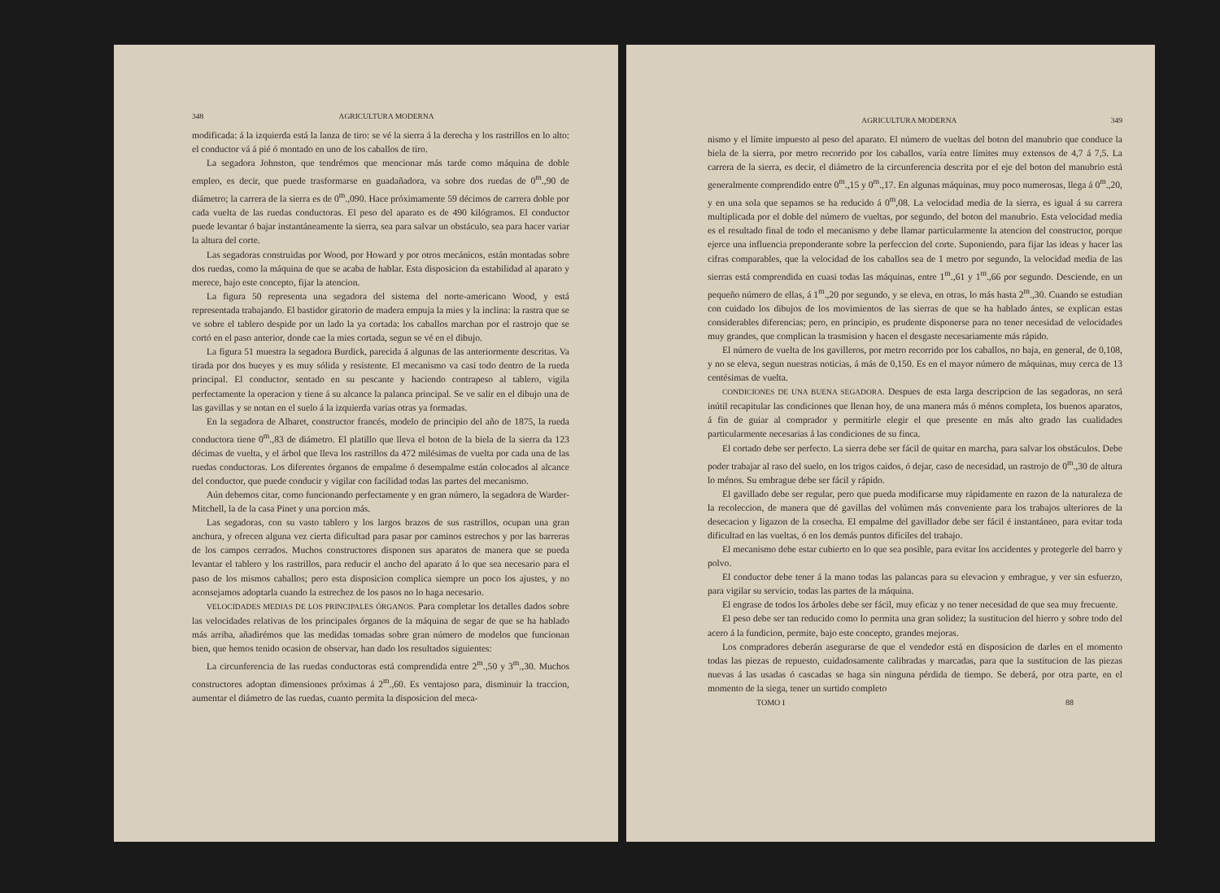348 AGRICULTURA MODERNA
modificada: á la izquierda está la lanza de tiro: se vé la sierra á la derecha y los rastrillos en lo alto: el conductor vá á pié ó montado en uno de los caballos de tiro.
La segadora Johnston, que tendrémos que mencionar más tarde como máquina de doble empleo, es decir, que puede trasformarse en guadañadora, va sobre dos ruedas de 0<sup>m</sup>.,90 de diámetro; la carrera de la sierra es de 0<sup>m</sup>.,090. Hace próximamente 59 décimos de carrera doble por cada vuelta de las ruedas conductoras. El peso del aparato es de 490 kilógramos. El conductor puede levantar ó bajar instantáneamente la sierra, sea para salvar un obstáculo, sea para hacer variar la altura del corte.
Las segadoras construidas por Wood, por Howard y por otros mecánicos, están montadas sobre dos ruedas, como la máquina de que se acaba de hablar. Esta disposicion da estabilidad al aparato y merece, bajo este concepto, fijar la atencion.
La figura 50 representa una segadora del sistema del norte-americano Wood, y está representada trabajando. El bastidor giratorio de madera empuja la mies y la inclina: la rastra que se ve sobre el tablero despide por un lado la ya cortada: los caballos marchan por el rastrojo que se cortó en el paso anterior, donde cae la mies cortada, segun se vé en el dibujo.
La figura 51 muestra la segadora Burdick, parecida á algunas de las anteriormente descritas. Va tirada por dos bueyes y es muy sólida y resistente. El mecanismo va casi todo dentro de la rueda principal. El conductor, sentado en su pescante y haciendo contrapeso al tablero, vigila perfectamente la operacion y tiene á su alcance la palanca principal. Se ve salir en el dibujo una de las gavillas y se notan en el suelo á la izquierda varias otras ya formadas.
En la segadora de Albaret, constructor francés, modelo de principio del año de 1875, la rueda conductora tiene 0<sup>m</sup>.,83 de diámetro. El platillo que lleva el boton de la biela de la sierra da 123 décimas de vuelta, y el árbol que lleva los rastrillos da 472 milésimas de vuelta por cada una de las ruedas conductoras. Los diferentes órganos de empalme ó desempalme están colocados al alcance del conductor, que puede conducir y vigilar con facilidad todas las partes del mecanismo.
Aún debemos citar, como funcionando perfectamente y en gran número, la segadora de Warder-Mitchell, la de la casa Pinet y una porcion más.
Las segadoras, con su vasto tablero y los largos brazos de sus rastrillos, ocupan una gran anchura, y ofrecen alguna vez cierta dificultad para pasar por caminos estrechos y por las barreras de los campos cerrados. Muchos constructores disponen sus aparatos de manera que se pueda levantar el tablero y los rastrillos, para reducir el ancho del aparato á lo que sea necesario para el paso de los mismos caballos; pero esta disposicion complica siempre un poco los ajustes, y no aconsejamos adoptarla cuando la estrechez de los pasos no lo haga necesario.
VELOCIDADES MEDIAS DE LOS PRINCIPALES ÓRGANOS. Para completar los detalles dados sobre las velocidades relativas de los principales órganos de la máquina de segar de que se ha hablado más arriba, añadirémos que las medidas tomadas sobre gran número de modelos que funcionan bien, que hemos tenido ocasion de observar, han dado los resultados siguientes:
La circunferencia de las ruedas conductoras está comprendida entre 2<sup>m</sup>.,50 y 3<sup>m</sup>.,30. Muchos constructores adoptan dimensiones próximas á 2<sup>m</sup>.,60. Es ventajoso para, disminuir la traccion, aumentar el diámetro de las ruedas, cuanto permita la disposicion del meca-
AGRICULTURA MODERNA 349
nismo y el límite impuesto al peso del aparato. El número de vueltas del boton del manubrio que conduce la biela de la sierra, por metro recorrido por los caballos, varía entre límites muy extensos de 4,7 á 7,5. La carrera de la sierra, es decir, el diámetro de la circunferencia descrita por el eje del boton del manubrio está generalmente comprendido entre 0<sup>m</sup>.,15 y 0<sup>m</sup>.,17. En algunas máquinas, muy poco numerosas, llega á 0<sup>m</sup>.,20, y en una sola que sepamos se ha reducido á 0<sup>m</sup>,08. La velocidad media de la sierra, es igual á su carrera multiplicada por el doble del número de vueltas, por segundo, del boton del manubrio. Esta velocidad media es el resultado final de todo el mecanismo y debe llamar particularmente la atencion del constructor, porque ejerce una influencia preponderante sobre la perfeccion del corte. Suponiendo, para fijar las ideas y hacer las cifras comparables, que la velocidad de los caballos sea de 1 metro por segundo, la velocidad media de las sierras está comprendida en cuasi todas las máquinas, entre 1<sup>m</sup>.,61 y 1<sup>m</sup>.,66 por segundo. Desciende, en un pequeño número de ellas, á 1<sup>m</sup>.,20 por segundo, y se eleva, en otras, lo más hasta 2<sup>m</sup>.,30. Cuando se estudian con cuidado los dibujos de los movimientos de las sierras de que se ha hablado ántes, se explican estas considerables diferencias; pero, en principio, es prudente disponerse para no tener necesidad de velocidades muy grandes, que complican la trasmision y hacen el desgaste necesariamente más rápido.
El número de vuelta de los gavilleros, por metro recorrido por los caballos, no baja, en general, de 0,108, y no se eleva, segun nuestras noticias, á más de 0,150. Es en el mayor número de máquinas, muy cerca de 13 centésimas de vuelta.
CONDICIONES DE UNA BUENA SEGADORA. Despues de esta larga descripcion de las segadoras, no será inútil recapitular las condiciones que llenan hoy, de una manera más ó ménos completa, los buenos aparatos, á fin de guiar al comprador y permitirle elegir el que presente en más alto grado las cualidades particularmente necesarias á las condiciones de su finca.
El cortado debe ser perfecto. La sierra debe ser fácil de quitar en marcha, para salvar los obstáculos. Debe poder trabajar al raso del suelo, en los trigos caidos, ó dejar, caso de necesidad, un rastrojo de 0<sup>m</sup>.,30 de altura lo ménos. Su embrague debe ser fácil y rápido.
El gavillado debe ser regular, pero que pueda modificarse muy rápidamente en razon de la naturaleza de la recoleccion, de manera que dé gavillas del volúmen más conveniente para los trabajos ulteriores de la desecacion y ligazon de la cosecha. El empalme del gavillador debe ser fácil é instantáneo, para evitar toda dificultad en las vueltas, ó en los demás puntos difíciles del trabajo.
El mecanismo debe estar cubierto en lo que sea posible, para evitar los accidentes y protegerle del barro y polvo.
El conductor debe tener á la mano todas las palancas para su elevacion y embrague, y ver sin esfuerzo, para vigilar su servicio, todas las partes de la máquina.
El engrase de todos los árboles debe ser fácil, muy eficaz y no tener necesidad de que sea muy frecuente.
El peso debe ser tan reducido como lo permita una gran solidez; la sustitucion del hierro y sobre todo del acero á la fundicion, permite, bajo este concepto, grandes mejoras.
Los compradores deberán asegurarse de que el vendedor está en disposicion de darles en el momento todas las piezas de repuesto, cuidadosamente calibradas y marcadas, para que la sustitucion de las piezas nuevas á las usadas ó cascadas se haga sin ninguna pérdida de tiempo. Se deberá, por otra parte, en el momento de la siega, tener un surtido completo
TOMO I 88